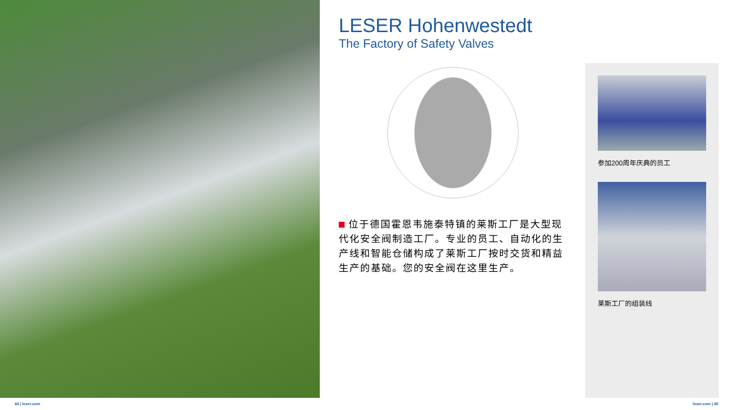LESER Hohenwestedt
The Factory of Safety Valves
位于德国霍恩韦施泰特镇的莱斯工厂是大型现代化安全阀制造工厂。专业的员工、自动化的生产线和智能仓储构成了莱斯工厂按时交货和精益生产的基础。您的安全阀在这里生产。
参加200周年庆典的员工
莱斯工厂的组装线
44 | leser.com leser.com | 45